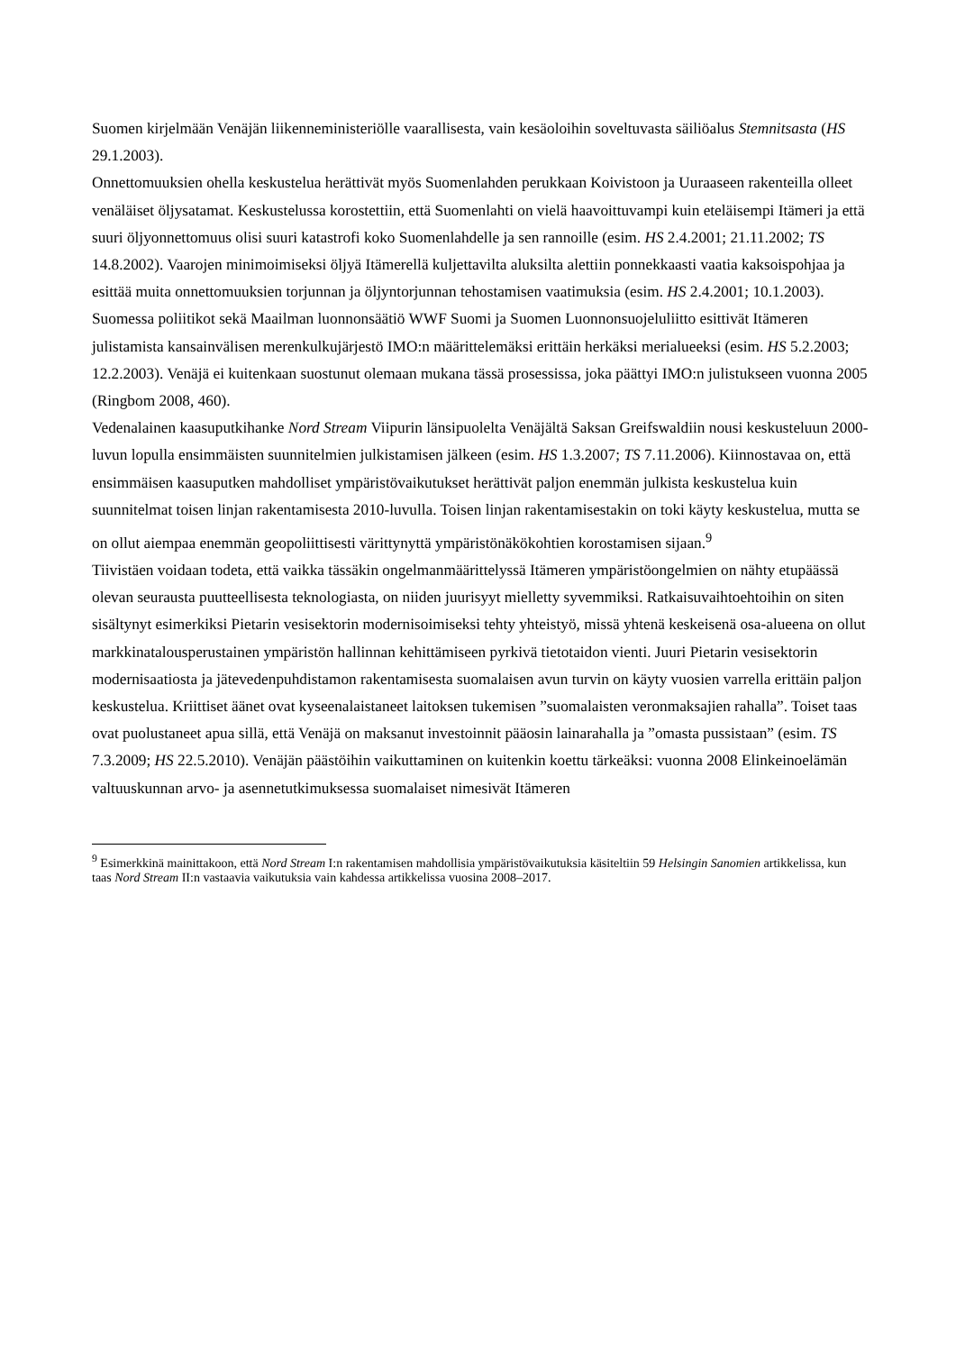Suomen kirjelmään Venäjän liikenneministeriölle vaarallisesta, vain kesäoloihin soveltuvasta säiliöalus Stemnitsasta (HS 29.1.2003).
Onnettomuuksien ohella keskustelua herättivät myös Suomenlahden perukkaan Koivistoon ja Uuraaseen rakenteilla olleet venäläiset öljysatamat. Keskustelussa korostettiin, että Suomenlahti on vielä haavoittuvampi kuin eteläisempi Itämeri ja että suuri öljyonnettomuus olisi suuri katastrofi koko Suomenlahdelle ja sen rannoille (esim. HS 2.4.2001; 21.11.2002; TS 14.8.2002). Vaarojen minimoimiseksi öljyä Itämerellä kuljettavilta aluksilta alettiin ponnekkaasti vaatia kaksoispohjaa ja esittää muita onnettomuuksien torjunnan ja öljyntorjunnan tehostamisen vaatimuksia (esim. HS 2.4.2001; 10.1.2003). Suomessa poliitikot sekä Maailman luonnonsäätiö WWF Suomi ja Suomen Luonnonsuojeluliitto esittivät Itämeren julistamista kansainvälisen merenkulkujärjestö IMO:n määrittelemäksi erittäin herkäksi merialueeksi (esim. HS 5.2.2003; 12.2.2003). Venäjä ei kuitenkaan suostunut olemaan mukana tässä prosessissa, joka päättyi IMO:n julistukseen vuonna 2005 (Ringbom 2008, 460).
Vedenalainen kaasuputkihanke Nord Stream Viipurin länsipuolelta Venäjältä Saksan Greifswaldiin nousi keskusteluun 2000-luvun lopulla ensimmäisten suunnitelmien julkistamisen jälkeen (esim. HS 1.3.2007; TS 7.11.2006). Kiinnostavaa on, että ensimmäisen kaasuputken mahdolliset ympäristövaikutukset herättivät paljon enemmän julkista keskustelua kuin suunnitelmat toisen linjan rakentamisesta 2010-luvulla. Toisen linjan rakentamisestakin on toki käyty keskustelua, mutta se on ollut aiempaa enemmän geopoliittisesti värittynyttä ympäristönäkökohtien korostamisen sijaan.<sup>9</sup>
Tiivistäen voidaan todeta, että vaikka tässäkin ongelmanmäärittelyssä Itämeren ympäristöongelmien on nähty etupäässä olevan seurausta puutteellisesta teknologiasta, on niiden juurisyyt mielletty syvemmiksi. Ratkaisuvaihtoehtoihin on siten sisältynyt esimerkiksi Pietarin vesisektorin modernisoimiseksi tehty yhteistyö, missä yhtenä keskeisenä osa-alueena on ollut markkinatalousperustainen ympäristön hallinnan kehittämiseen pyrkivä tietotaidon vienti. Juuri Pietarin vesisektorin modernisaatiosta ja jätevedenpuhdistamon rakentamisesta suomalaisen avun turvin on käyty vuosien varrella erittäin paljon keskustelua. Kriittiset äänet ovat kyseenalaistaneet laitoksen tukemisen ”suomalaisten veronmaksajien rahalla”. Toiset taas ovat puolustaneet apua sillä, että Venäjä on maksanut investoinnit pääosin lainarahalla ja ”omasta pussistaan” (esim. TS 7.3.2009; HS 22.5.2010). Venäjän päästöihin vaikuttaminen on kuitenkin koettu tärkeäksi: vuonna 2008 Elinkeinoelämän valtuuskunnan arvo- ja asennetutkimuksessa suomalaiset nimesivät Itämeren
<sup>9</sup> Esimerkkinä mainittakoon, että Nord Stream I:n rakentamisen mahdollisia ympäristövaikutuksia käsiteltiin 59 Helsingin Sanomien artikkelissa, kun taas Nord Stream II:n vastaavia vaikutuksia vain kahdessa artikkelissa vuosina 2008–2017.